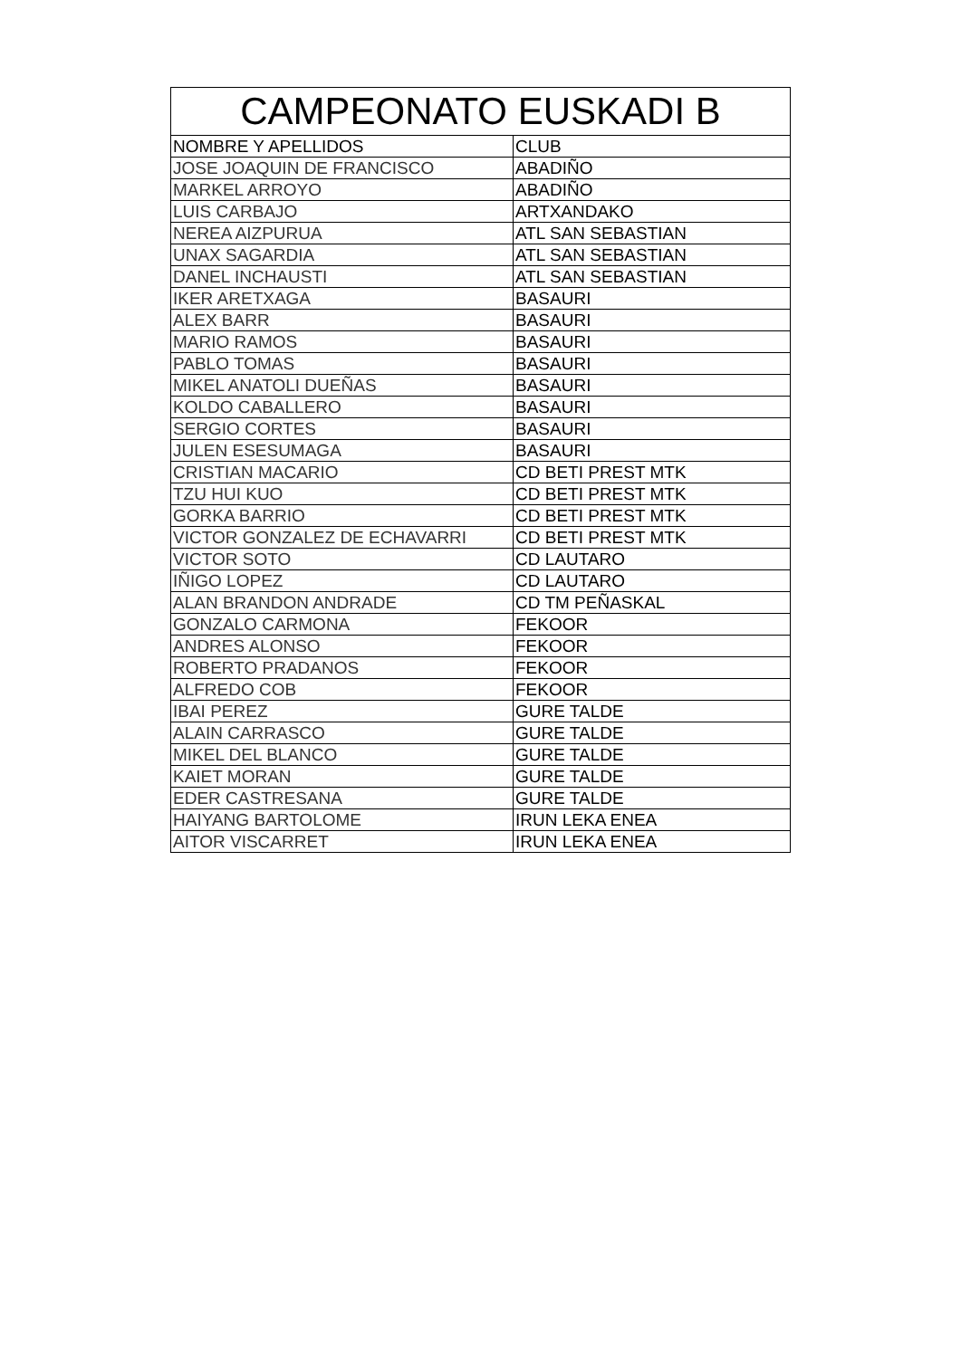| CAMPEONATO EUSKADI B | |
| --- | --- |
| NOMBRE Y APELLIDOS | CLUB |
| JOSE JOAQUIN DE FRANCISCO | ABADIÑO |
| MARKEL ARROYO | ABADIÑO |
| LUIS CARBAJO | ARTXANDAKO |
| NEREA AIZPURUA | ATL SAN SEBASTIAN |
| UNAX SAGARDIA | ATL SAN SEBASTIAN |
| DANEL INCHAUSTI | ATL SAN SEBASTIAN |
| IKER ARETXAGA | BASAURI |
| ALEX BARR | BASAURI |
| MARIO RAMOS | BASAURI |
| PABLO TOMAS | BASAURI |
| MIKEL ANATOLI DUEÑAS | BASAURI |
| KOLDO CABALLERO | BASAURI |
| SERGIO CORTES | BASAURI |
| JULEN ESESUMAGA | BASAURI |
| CRISTIAN MACARIO | CD BETI PREST MTK |
| TZU HUI KUO | CD BETI PREST MTK |
| GORKA BARRIO | CD BETI PREST MTK |
| VICTOR GONZALEZ DE ECHAVARRI | CD BETI PREST MTK |
| VICTOR SOTO | CD LAUTARO |
| IÑIGO LOPEZ | CD LAUTARO |
| ALAN BRANDON ANDRADE | CD TM PEÑASKAL |
| GONZALO CARMONA | FEKOOR |
| ANDRES ALONSO | FEKOOR |
| ROBERTO PRADANOS | FEKOOR |
| ALFREDO COB | FEKOOR |
| IBAI PEREZ | GURE TALDE |
| ALAIN CARRASCO | GURE TALDE |
| MIKEL DEL BLANCO | GURE TALDE |
| KAIET MORAN | GURE TALDE |
| EDER CASTRESANA | GURE TALDE |
| HAIYANG BARTOLOME | IRUN LEKA ENEA |
| AITOR VISCARRET | IRUN LEKA ENEA |